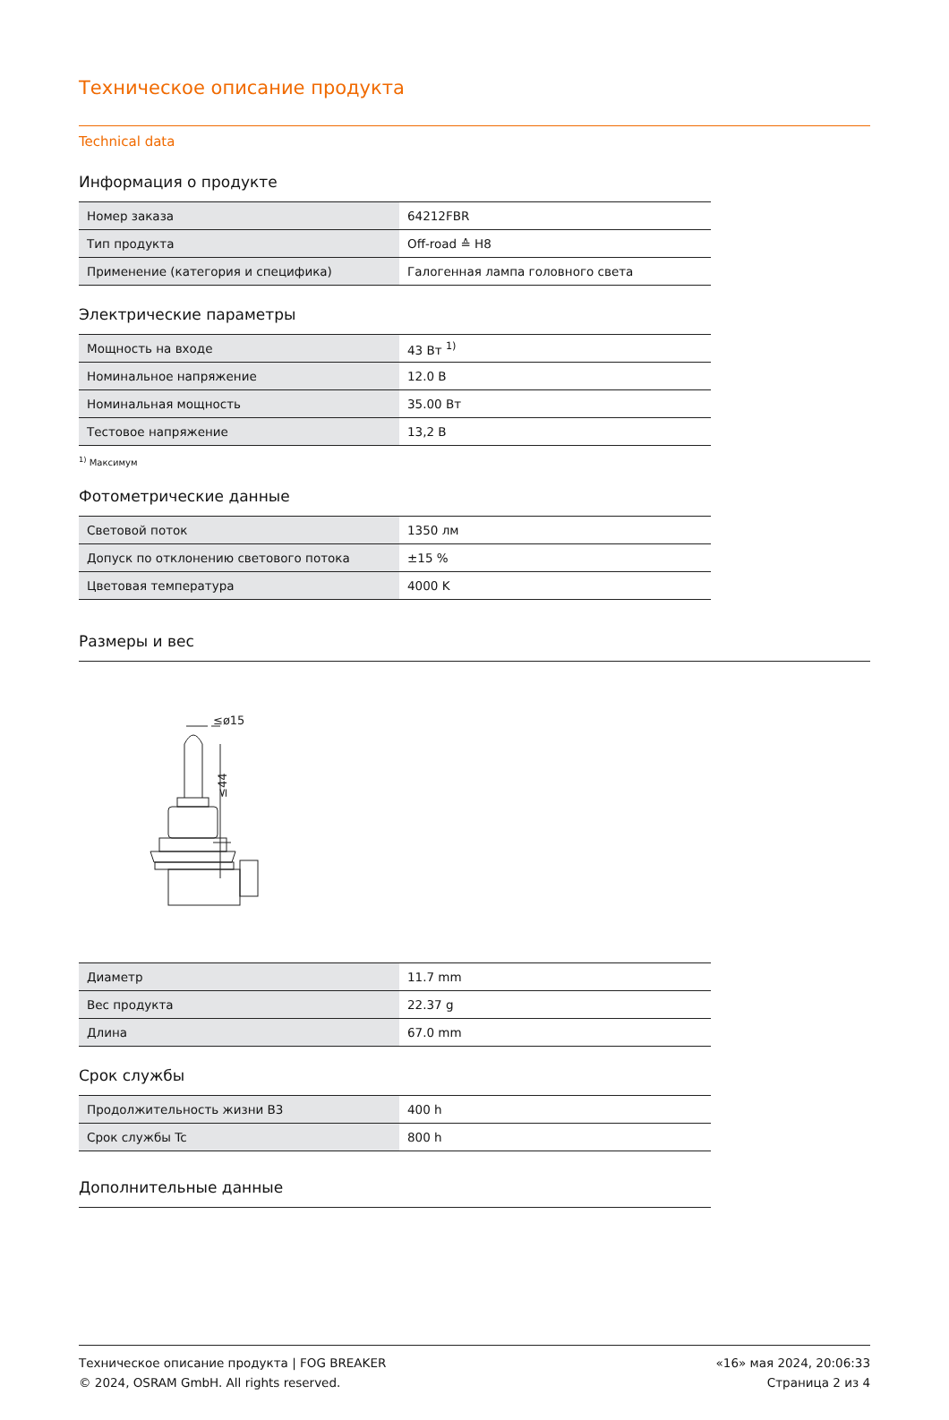Техническое описание продукта
Technical data
Информация о продукте
| Номер заказа | 64212FBR |
| Тип продукта | Off-road ≙ H8 |
| Применение (категория и специфика) | Галогенная лампа головного света |
Электрические параметры
| Мощность на входе | 43 Вт <sup>1)</sup> |
| Номинальное напряжение | 12.0 В |
| Номинальная мощность | 35.00 Вт |
| Тестовое напряжение | 13,2 В |
<sup>1)</sup> Максимум
Фотометрические данные
| Световой поток | 1350 лм |
| Допуск по отклонению светового потока | ±15 % |
| Цветовая температура | 4000 K |
Размеры и вес
≤ø15
≤44
| Диаметр | 11.7 mm |
| Вес продукта | 22.37 g |
| Длина | 67.0 mm |
Срок службы
| Продолжительность жизни B3 | 400 h |
| Срок службы Tc | 800 h |
Дополнительные данные
Техническое описание продукта | FOG BREAKER
© 2024, OSRAM GmbH. All rights reserved.
«16» мая 2024, 20:06:33
Страница 2 из 4